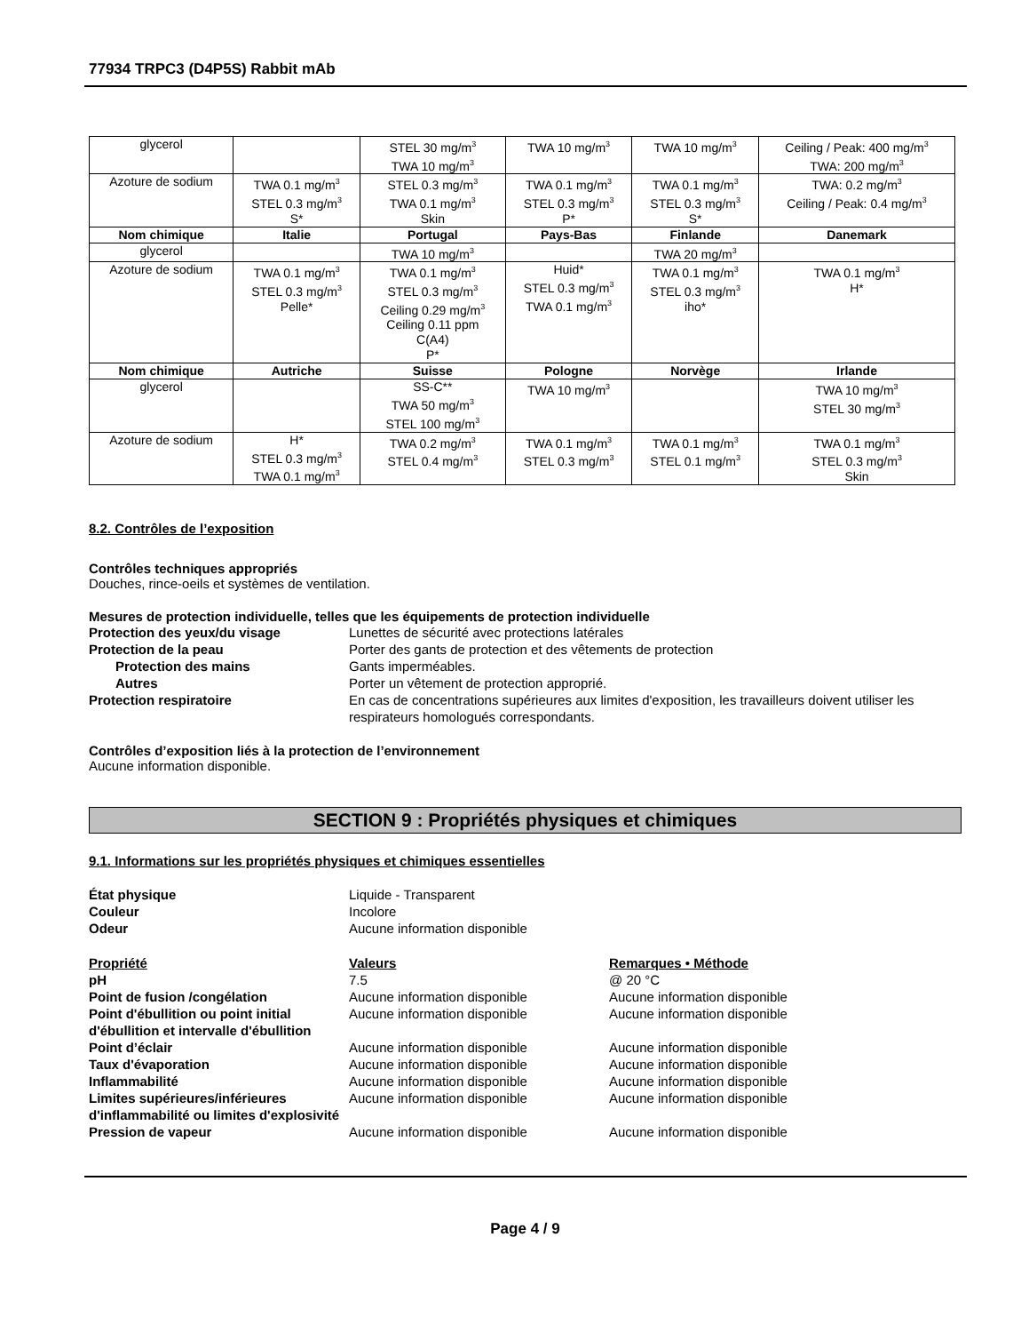77934 TRPC3 (D4P5S) Rabbit mAb
| glycerol | | STEL 30 mg/m<sup>3</sup> TWA 10 mg/m<sup>3</sup> | TWA 10 mg/m<sup>3</sup> | TWA 10 mg/m<sup>3</sup> | Ceiling / Peak: 400 mg/m<sup>3</sup> TWA: 200 mg/m<sup>3</sup> |
| Azoture de sodium | TWA 0.1 mg/m<sup>3</sup> STEL 0.3 mg/m<sup>3</sup> S* | STEL 0.3 mg/m<sup>3</sup> TWA 0.1 mg/m<sup>3</sup> Skin | TWA 0.1 mg/m<sup>3</sup> STEL 0.3 mg/m<sup>3</sup> P* | TWA 0.1 mg/m<sup>3</sup> STEL 0.3 mg/m<sup>3</sup> S* | TWA: 0.2 mg/m<sup>3</sup> Ceiling / Peak: 0.4 mg/m<sup>3</sup> |
| Nom chimique | Italie | Portugal | Pays-Bas | Finlande | Danemark |
| glycerol | | TWA 10 mg/m<sup>3</sup> | | TWA 20 mg/m<sup>3</sup> | |
| Azoture de sodium | TWA 0.1 mg/m<sup>3</sup> STEL 0.3 mg/m<sup>3</sup> Pelle* | TWA 0.1 mg/m<sup>3</sup> STEL 0.3 mg/m<sup>3</sup> Ceiling 0.29 mg/m<sup>3</sup> Ceiling 0.11 ppm C(A4) P* | Huid* STEL 0.3 mg/m<sup>3</sup> TWA 0.1 mg/m<sup>3</sup> | TWA 0.1 mg/m<sup>3</sup> STEL 0.3 mg/m<sup>3</sup> iho* | TWA 0.1 mg/m<sup>3</sup> H* |
| Nom chimique | Autriche | Suisse | Pologne | Norvège | Irlande |
| glycerol | | SS-C** TWA 50 mg/m<sup>3</sup> STEL 100 mg/m<sup>3</sup> | TWA 10 mg/m<sup>3</sup> | | TWA 10 mg/m<sup>3</sup> STEL 30 mg/m<sup>3</sup> |
| Azoture de sodium | H* STEL 0.3 mg/m<sup>3</sup> TWA 0.1 mg/m<sup>3</sup> | TWA 0.2 mg/m<sup>3</sup> STEL 0.4 mg/m<sup>3</sup> | TWA 0.1 mg/m<sup>3</sup> STEL 0.3 mg/m<sup>3</sup> | TWA 0.1 mg/m<sup>3</sup> STEL 0.1 mg/m<sup>3</sup> | TWA 0.1 mg/m<sup>3</sup> STEL 0.3 mg/m<sup>3</sup> Skin |
8.2. Contrôles de l’exposition
Contrôles techniques appropriés
Douches, rince-oeils et systèmes de ventilation.
Mesures de protection individuelle, telles que les équipements de protection individuelle
Protection des yeux/du visage Lunettes de sécurité avec protections latérales
Protection de la peau Porter des gants de protection et des vêtements de protection
Protection des mains Gants imperméables.
Autres Porter un vêtement de protection approprié.
Protection respiratoire En cas de concentrations supérieures aux limites d'exposition, les travailleurs doivent utiliser les respirateurs homologués correspondants.
Contrôles d’exposition liés à la protection de l’environnement
Aucune information disponible.
SECTION 9 : Propriétés physiques et chimiques
9.1. Informations sur les propriétés physiques et chimiques essentielles
État physique Liquide - Transparent
Couleur Incolore
Odeur Aucune information disponible
Propriété Valeurs Remarques • Méthode
pH 7.5 @ 20 °C
Point de fusion /congélation Aucune information disponible Aucune information disponible
Point d'ébullition ou point initial d'ébullition et intervalle d'ébullition
Aucune information disponible Aucune information disponible
Point d’éclair Aucune information disponible Aucune information disponible
Taux d'évaporation Aucune information disponible Aucune information disponible
Inflammabilité Aucune information disponible Aucune information disponible
Limites supérieures/inférieures d'inflammabilité ou limites d'explosivité
Aucune information disponible Aucune information disponible
Pression de vapeur Aucune information disponible Aucune information disponible
Page 4 / 9